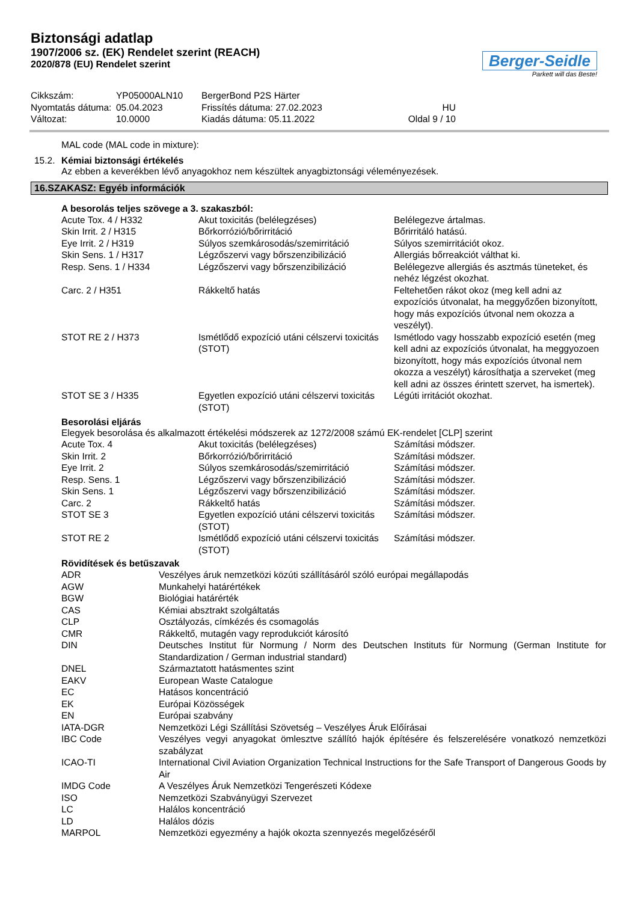Biztonsági adatlap
1907/2006 sz. (EK) Rendelet szerint (REACH)
2020/878 (EU) Rendelet szerint
Berger-Seidle
Parkett will das Beste!
| Cikkszám: | YP05000ALN10 | BergerBond P2S Härter | |
| Nyomtatás dátuma: | 05.04.2023 | Frissítés dátuma: 27.02.2023 | HU |
| Változat: | 10.0000 | Kiadás dátuma: 05.11.2022 | Oldal 9 / 10 |
MAL code (MAL code in mixture):
15.2. Kémiai biztonsági értékelés
Az ebben a keverékben lévő anyagokhoz nem készültek anyagbiztonsági véleményezések.
16.SZAKASZ: Egyéb információk
A besorolás teljes szövege a 3. szakaszból:
| Acute Tox. 4 / H332 | Akut toxicitás (belélegzéses) | Belélegezve ártalmas. |
| Skin Irrit. 2 / H315 | Bőrkorrózió/bőrirritáció | Bőrirritáló hatású. |
| Eye Irrit. 2 / H319 | Súlyos szemkárosodás/szemirritáció | Súlyos szemirritációt okoz. |
| Skin Sens. 1 / H317 | Légzőszervi vagy bőrszenzibilizáció | Allergiás bőrreakciót válthat ki. |
| Resp. Sens. 1 / H334 | Légzőszervi vagy bőrszenzibilizáció | Belélegezve allergiás és asztmás tüneteket, és nehéz légzést okozhat. |
| Carc. 2 / H351 | Rákkeltő hatás | Feltehetően rákot okoz (meg kell adni az expozíciós útvonalat, ha meggyőzően bizonyított, hogy más expozíciós útvonal nem okozza a veszélyt). |
| STOT RE 2 / H373 | Ismétlődő expozíció utáni célszervi toxicitás (STOT) | Ismétlodo vagy hosszabb expozíció esetén (meg kell adni az expozíciós útvonalat, ha meggyozoen bizonyított, hogy más expozíciós útvonal nem okozza a veszélyt) károsíthatja a szerveket (meg kell adni az összes érintett szervet, ha ismertek). |
| STOT SE 3 / H335 | Egyetlen expozíció utáni célszervi toxicitás (STOT) | Légúti irritációt okozhat. |
Besorolási eljárás
Elegyek besorolása és alkalmazott értékelési módszerek az 1272/2008 számú EK-rendelet [CLP] szerint
| Acute Tox. 4 | Akut toxicitás (belélegzéses) | Számítási módszer. |
| Skin Irrit. 2 | Bőrkorrózió/bőrirritáció | Számítási módszer. |
| Eye Irrit. 2 | Súlyos szemkárosodás/szemirritáció | Számítási módszer. |
| Resp. Sens. 1 | Légzőszervi vagy bőrszenzibilizáció | Számítási módszer. |
| Skin Sens. 1 | Légzőszervi vagy bőrszenzibilizáció | Számítási módszer. |
| Carc. 2 | Rákkeltő hatás | Számítási módszer. |
| STOT SE 3 | Egyetlen expozíció utáni célszervi toxicitás (STOT) | Számítási módszer. |
| STOT RE 2 | Ismétlődő expozíció utáni célszervi toxicitás (STOT) | Számítási módszer. |
Rövidítések és betűszavak
| ADR | Veszélyes áruk nemzetközi közúti szállításáról szóló európai megállapodás |
| AGW | Munkahelyi határértékek |
| BGW | Biológiai határérték |
| CAS | Kémiai absztrakt szolgáltatás |
| CLP | Osztályozás, címkézés és csomagolás |
| CMR | Rákkeltő, mutagén vagy reprodukciót károsító |
| DIN | Deutsches Institut für Normung / Norm des Deutschen Instituts für Normung (German Institute for Standardization / German industrial standard) |
| DNEL | Származtatott hatásmentes szint |
| EAKV | European Waste Catalogue |
| EC | Hatásos koncentráció |
| EK | Európai Közösségek |
| EN | Európai szabvány |
| IATA-DGR | Nemzetközi Légi Szállítási Szövetség – Veszélyes Áruk Előírásai |
| IBC Code | Veszélyes vegyi anyagokat ömlesztve szállító hajók építésére és felszerelésére vonatkozó nemzetközi szabályzat |
| ICAO-TI | International Civil Aviation Organization Technical Instructions for the Safe Transport of Dangerous Goods by Air |
| IMDG Code | A Veszélyes Áruk Nemzetközi Tengerészeti Kódexe |
| ISO | Nemzetközi Szabványügyi Szervezet |
| LC | Halálos koncentráció |
| LD | Halálos dózis |
| MARPOL | Nemzetközi egyezmény a hajók okozta szennyezés megelőzéséről |